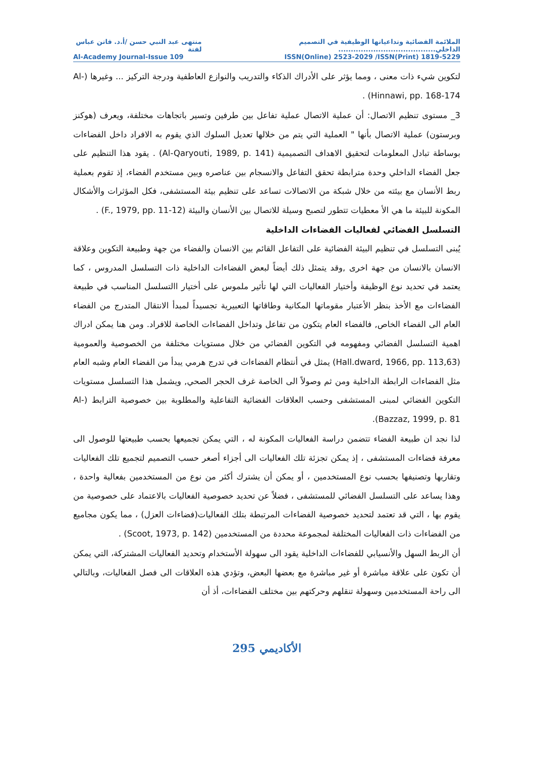الملائمة الفضائية وتداعياتها الوظيفية في التصميم الداخلي....................................... منتهى عبد النبي حسن /أ.د. فاتن عباس لفتة
Al-Academy Journal-Issue 109 ISSN(Online) 2523-2029 /ISSN(Print) 1819-5229
لتكوين شيء ذات معنى ، ومما يؤثر على الأدراك الذكاء والتدريب والنوازع العاطفية ودرجة التركيز ... وغيرها (Al-Hinnawi, pp. 168-174) .
3_ مستوى تنظيم الاتصال: أن عملية الاتصال عملية تفاعل بين طرفين وتسير باتجاهات مختلفة، ويعرف (هوكنز وبرستون) عملية الاتصال بأنها " العملية التي يتم من خلالها تعديل السلوك الذي يقوم به الافراد داخل الفضاءات بوساطة تبادل المعلومات لتحقيق الاهداف التصميمية (Al-Qaryouti, 1989, p. 141) . يقود هذا التنظيم على جعل الفضاء الداخلي وحدة مترابطة تحقق التفاعل والانسجام بين عناصره وبين مستخدم الفضاء، إذ تقوم بعملية ربط الأنسان مع بيئته من خلال شبكة من الاتصالات تساعد على تنظيم بيئة المستشفى، فكل المؤثرات والأشكال المكونة للبيئة ما هي الأ معطيات تتطور لتصبح وسيلة للاتصال بين الأنسان والبيئة (F., 1979, pp. 11-12) .
التسلسل الفضائي لفعاليات الفضاءات الداخلية
يُبنى التسلسل في تنظيم البيئة الفضائية على التفاعل القائم بين الانسان والفضاء من جهة وطبيعة التكوين وعلاقة الانسان بالانسان من جهة اخرى ,وقد يتمثل ذلك أيضاً لبعض الفضاءات الداخلية ذات التسلسل المدروس ، كما يعتمد في تحديد نوع الوظيفة وأختيار الفعاليات التي لها تأثير ملموس على أختيار االتسلسل المناسب في طبيعة الفضاءات مع الأخذ بنظر الأعتبار مقوماتها المكانية وطاقاتها التعبيرية تجسيداً لمبدأ الانتقال المتدرج من الفضاء العام الى الفضاء الخاص, فالفضاء العام يتكون من تفاعل وتداخل الفضاءات الخاصة للافراد. ومن هنا يمكن ادراك اهمية التسلسل الفضائي ومفهومه في التكوين الفضائي من خلال مستويات مختلفة من الخصوصية والعمومية (Hall.dward, 1966, pp. 113,63) يمثل في أنتظام الفضاءات في تدرج هرمي يبدأ من الفضاء العام وشبه العام مثل الفضاءات الرابطة الداخلية ومن ثم وصولاً الى الخاصة غرف الحجر الصحي, ويشمل هذا التسلسل مستويات التكوين الفضائي لمبنى المستشفى وحسب العلاقات الفضائية التفاعلية والمطلوبة بين خصوصية الترابط (Al-Bazzaz, 1999, p. 81).
لذا نجد ان طبيعة الفضاء تتضمن دراسة الفعاليات المكونة له ، التي يمكن تجميعها بحسب طبيعتها للوصول الى معرفة فضاءات المستشفى ، إذ يمكن تجزئة تلك الفعاليات الى أجزاء أصغر حسب التصميم لتجميع تلك الفعاليات وتقاربها وتصنيفها بحسب نوع المستخدمين ، أو يمكن أن يشترك أكثر من نوع من المستخدمين بفعالية واحدة ، وهذا يساعد على التسلسل الفضائي للمستشفى ، فضلاً عن تحديد خصوصية الفعاليات بالاعتماد على خصوصية من يقوم بها ، التي قد تعتمد لتحديد خصوصية الفضاءات المرتبطة بتلك الفعاليات(فضاءات العزل) ، مما يكون مجاميع من الفضاءات ذات الفعاليات المختلفة لمجموعة محددة من المستخدمين (Scoot, 1973, p. 142) .
أن الربط السهل والأنسيابي للفضاءات الداخلية يقود الى سهولة الأستخدام وتحديد الفعاليات المشتركة، التي يمكن أن تكون على علاقة مباشرة أو غير مباشرة مع بعضها البعض، وتؤدي هذه العلاقات الى فصل الفعاليات، وبالتالي الى راحة المستخدمين وسهولة تنقلهم وحركتهم بين مختلف الفضاءات، أذ أن
الأكاديمي 295